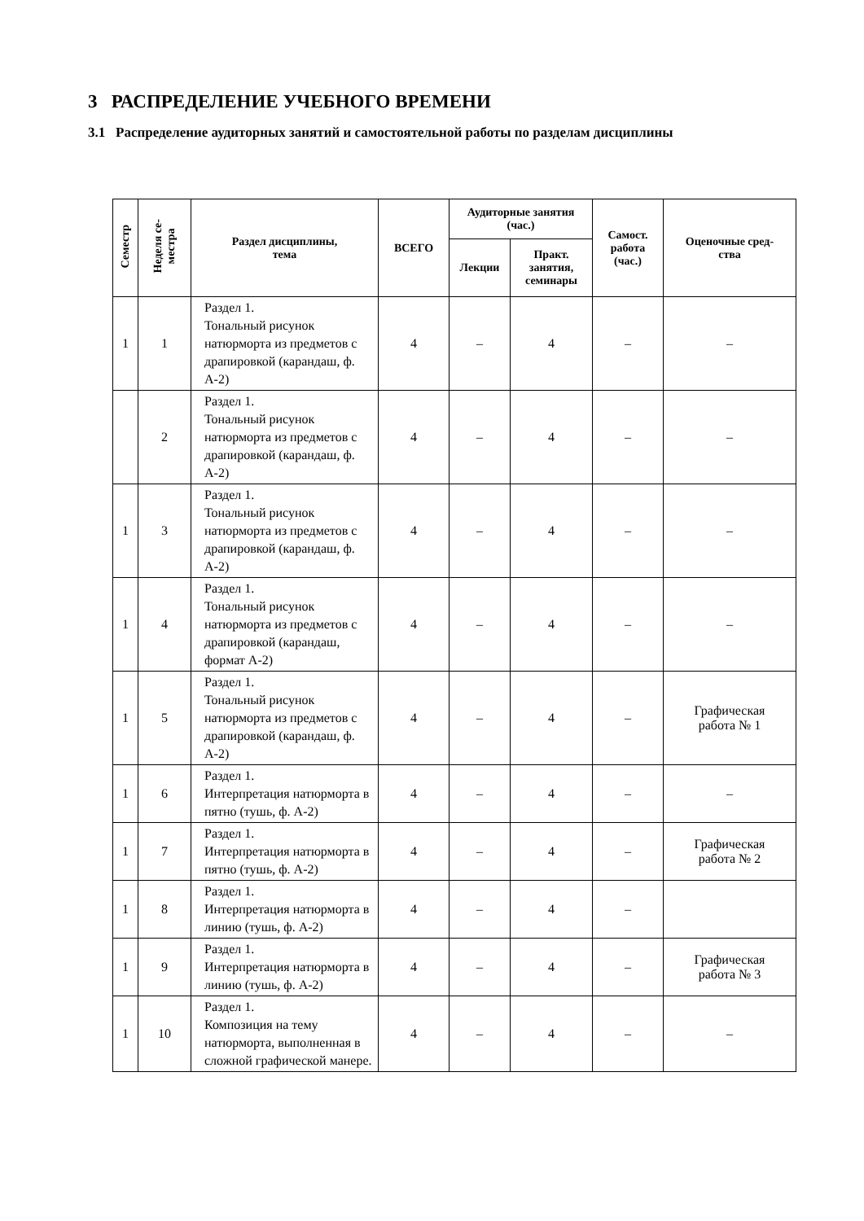3 РАСПРЕДЕЛЕНИЕ УЧЕБНОГО ВРЕМЕНИ
3.1 Распределение аудиторных занятий и самостоятельной работы по разделам дисциплины
| Семестр | Неделя се- местра | Раздел дисциплины, тема | ВСЕГО | Аудиторные занятия (час.) | | Самост. работа (час.) | Оценочные сред- ства |
| --- | --- | --- | --- | --- | --- | --- | --- |
| | | | | Лекции | Практ. занятия, семинары | | |
| 1 | 1 | Раздел 1. Тональный рисунок натюрморта из предметов с драпировкой (карандаш, ф. А-2) | 4 | – | 4 | – | – |
| | 2 | Раздел 1. Тональный рисунок натюрморта из предметов с драпировкой (карандаш, ф. А-2) | 4 | – | 4 | – | – |
| 1 | 3 | Раздел 1. Тональный рисунок натюрморта из предметов с драпировкой (карандаш, ф. А-2) | 4 | – | 4 | – | – |
| 1 | 4 | Раздел 1. Тональный рисунок натюрморта из предметов с драпировкой (карандаш, формат А-2) | 4 | – | 4 | – | – |
| 1 | 5 | Раздел 1. Тональный рисунок натюрморта из предметов с драпировкой (карандаш, ф. А-2) | 4 | – | 4 | – | Графическая работа № 1 |
| 1 | 6 | Раздел 1. Интерпретация натюрморта в пятно (тушь, ф. А-2) | 4 | – | 4 | – | – |
| 1 | 7 | Раздел 1. Интерпретация натюрморта в пятно (тушь, ф. А-2) | 4 | – | 4 | – | Графическая работа № 2 |
| 1 | 8 | Раздел 1. Интерпретация натюрморта в линию (тушь, ф. А-2) | 4 | – | 4 | – | |
| 1 | 9 | Раздел 1. Интерпретация натюрморта в линию (тушь, ф. А-2) | 4 | – | 4 | – | Графическая работа № 3 |
| 1 | 10 | Раздел 1. Композиция на тему натюрморта, выполненная в сложной графической манере. | 4 | – | 4 | – | – |